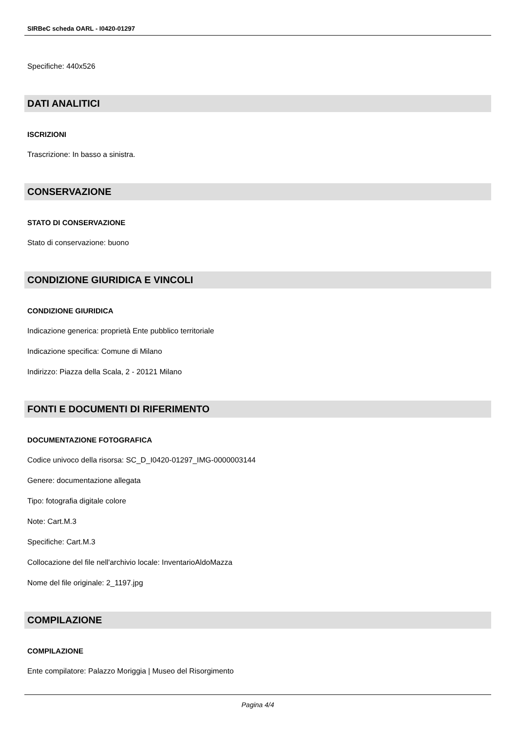SIRBeC scheda OARL - I0420-01297
Specifiche: 440x526
DATI ANALITICI
ISCRIZIONI
Trascrizione: In basso a sinistra.
CONSERVAZIONE
STATO DI CONSERVAZIONE
Stato di conservazione: buono
CONDIZIONE GIURIDICA E VINCOLI
CONDIZIONE GIURIDICA
Indicazione generica: proprietà Ente pubblico territoriale
Indicazione specifica: Comune di Milano
Indirizzo: Piazza della Scala, 2 - 20121 Milano
FONTI E DOCUMENTI DI RIFERIMENTO
DOCUMENTAZIONE FOTOGRAFICA
Codice univoco della risorsa: SC_D_I0420-01297_IMG-0000003144
Genere: documentazione allegata
Tipo: fotografia digitale colore
Note: Cart.M.3
Specifiche: Cart.M.3
Collocazione del file nell'archivio locale: InventarioAldoMazza
Nome del file originale: 2_1197.jpg
COMPILAZIONE
COMPILAZIONE
Ente compilatore: Palazzo Moriggia | Museo del Risorgimento
Pagina 4/4